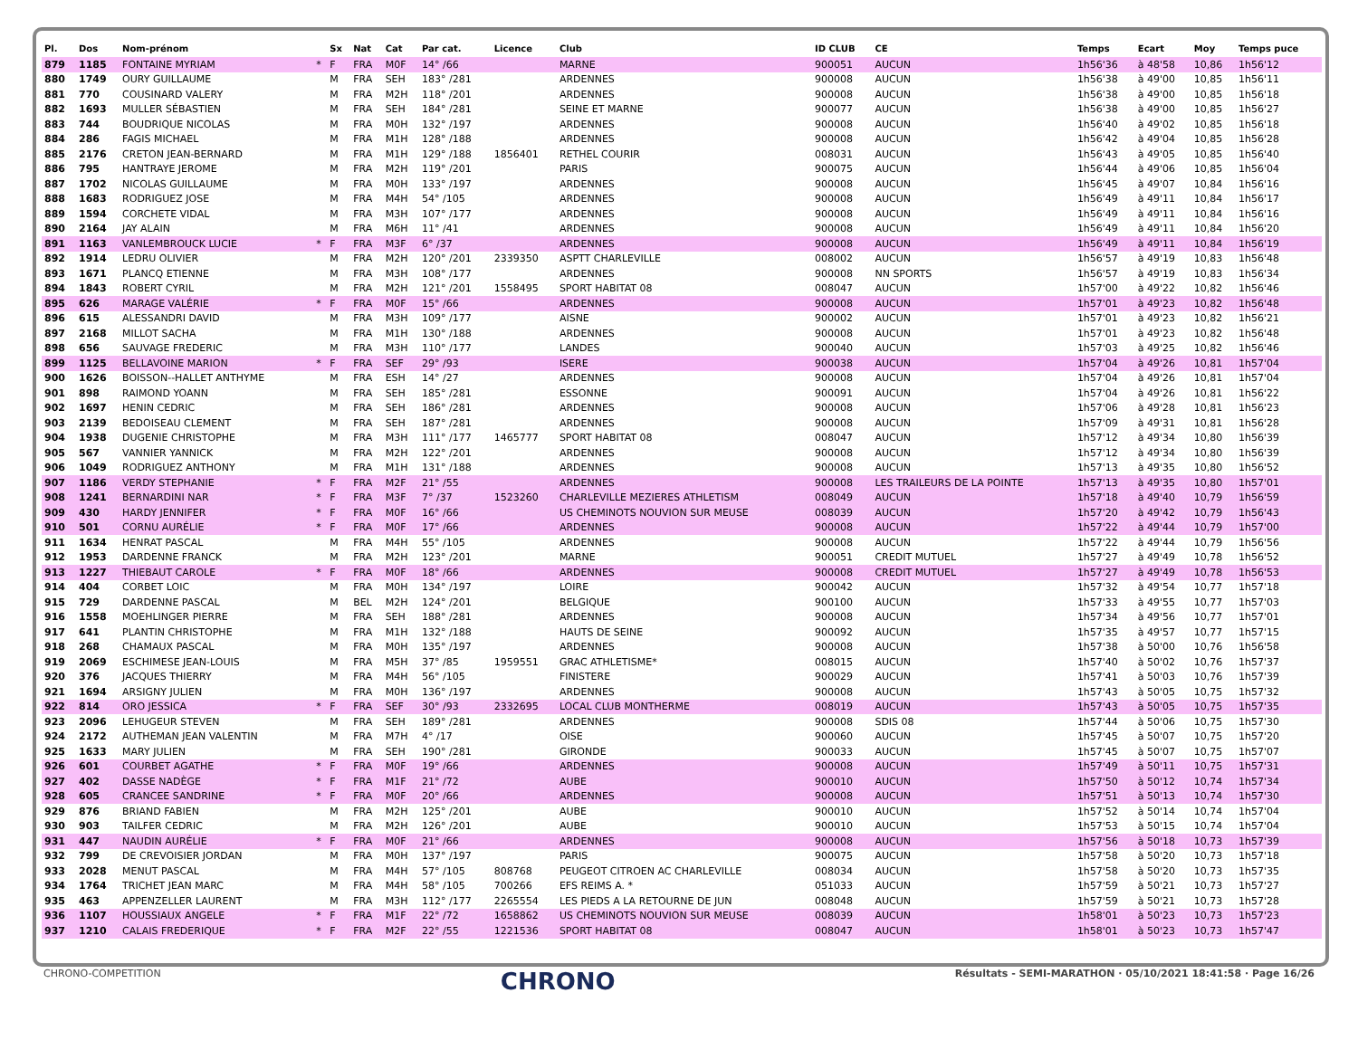| Pl. | Dos | Nom-prénom | | Sx | Nat | Cat | Par cat. | Licence | Club | ID CLUB | CE | Temps | Ecart | Moy | Temps puce |
| --- | --- | --- | --- | --- | --- | --- | --- | --- | --- | --- | --- | --- | --- | --- | --- |
| 879 | 1185 | FONTAINE MYRIAM | * | F | FRA | M0F | 14° /66 | | MARNE | 900051 | AUCUN | 1h56'36 | à 48'58 | 10,86 | 1h56'12 |
| 880 | 1749 | OURY GUILLAUME | | M | FRA | SEH | 183° /281 | | ARDENNES | 900008 | AUCUN | 1h56'38 | à 49'00 | 10,85 | 1h56'11 |
| 881 | 770 | COUSINARD VALERY | | M | FRA | M2H | 118° /201 | | ARDENNES | 900008 | AUCUN | 1h56'38 | à 49'00 | 10,85 | 1h56'18 |
| 882 | 1693 | MULLER SÉBASTIEN | | M | FRA | SEH | 184° /281 | | SEINE ET MARNE | 900077 | AUCUN | 1h56'38 | à 49'00 | 10,85 | 1h56'27 |
| 883 | 744 | BOUDRIQUE NICOLAS | | M | FRA | M0H | 132° /197 | | ARDENNES | 900008 | AUCUN | 1h56'40 | à 49'02 | 10,85 | 1h56'18 |
| 884 | 286 | FAGIS MICHAEL | | M | FRA | M1H | 128° /188 | | ARDENNES | 900008 | AUCUN | 1h56'42 | à 49'04 | 10,85 | 1h56'28 |
| 885 | 2176 | CRETON JEAN-BERNARD | | M | FRA | M1H | 129° /188 | 1856401 | RETHEL COURIR | 008031 | AUCUN | 1h56'43 | à 49'05 | 10,85 | 1h56'40 |
| 886 | 795 | HANTRAYE JEROME | | M | FRA | M2H | 119° /201 | | PARIS | 900075 | AUCUN | 1h56'44 | à 49'06 | 10,85 | 1h56'04 |
| 887 | 1702 | NICOLAS GUILLAUME | | M | FRA | M0H | 133° /197 | | ARDENNES | 900008 | AUCUN | 1h56'45 | à 49'07 | 10,84 | 1h56'16 |
| 888 | 1683 | RODRIGUEZ JOSE | | M | FRA | M4H | 54° /105 | | ARDENNES | 900008 | AUCUN | 1h56'49 | à 49'11 | 10,84 | 1h56'17 |
| 889 | 1594 | CORCHETE VIDAL | | M | FRA | M3H | 107° /177 | | ARDENNES | 900008 | AUCUN | 1h56'49 | à 49'11 | 10,84 | 1h56'16 |
| 890 | 2164 | JAY ALAIN | | M | FRA | M6H | 11° /41 | | ARDENNES | 900008 | AUCUN | 1h56'49 | à 49'11 | 10,84 | 1h56'20 |
| 891 | 1163 | VANLEMBROUCK LUCIE | * | F | FRA | M3F | 6° /37 | | ARDENNES | 900008 | AUCUN | 1h56'49 | à 49'11 | 10,84 | 1h56'19 |
| 892 | 1914 | LEDRU OLIVIER | | M | FRA | M2H | 120° /201 | 2339350 | ASPTT CHARLEVILLE | 008002 | AUCUN | 1h56'57 | à 49'19 | 10,83 | 1h56'48 |
| 893 | 1671 | PLANCQ ETIENNE | | M | FRA | M3H | 108° /177 | | ARDENNES | 900008 | NN SPORTS | 1h56'57 | à 49'19 | 10,83 | 1h56'34 |
| 894 | 1843 | ROBERT CYRIL | | M | FRA | M2H | 121° /201 | 1558495 | SPORT HABITAT 08 | 008047 | AUCUN | 1h57'00 | à 49'22 | 10,82 | 1h56'46 |
| 895 | 626 | MARAGE VALÉRIE | * | F | FRA | M0F | 15° /66 | | ARDENNES | 900008 | AUCUN | 1h57'01 | à 49'23 | 10,82 | 1h56'48 |
| 896 | 615 | ALESSANDRI DAVID | | M | FRA | M3H | 109° /177 | | AISNE | 900002 | AUCUN | 1h57'01 | à 49'23 | 10,82 | 1h56'21 |
| 897 | 2168 | MILLOT SACHA | | M | FRA | M1H | 130° /188 | | ARDENNES | 900008 | AUCUN | 1h57'01 | à 49'23 | 10,82 | 1h56'48 |
| 898 | 656 | SAUVAGE FREDERIC | | M | FRA | M3H | 110° /177 | | LANDES | 900040 | AUCUN | 1h57'03 | à 49'25 | 10,82 | 1h56'46 |
| 899 | 1125 | BELLAVOINE MARION | * | F | FRA | SEF | 29° /93 | | ISERE | 900038 | AUCUN | 1h57'04 | à 49'26 | 10,81 | 1h57'04 |
| 900 | 1626 | BOISSON--HALLET ANTHYME | | M | FRA | ESH | 14° /27 | | ARDENNES | 900008 | AUCUN | 1h57'04 | à 49'26 | 10,81 | 1h57'04 |
| 901 | 898 | RAIMOND YOANN | | M | FRA | SEH | 185° /281 | | ESSONNE | 900091 | AUCUN | 1h57'04 | à 49'26 | 10,81 | 1h56'22 |
| 902 | 1697 | HENIN CEDRIC | | M | FRA | SEH | 186° /281 | | ARDENNES | 900008 | AUCUN | 1h57'06 | à 49'28 | 10,81 | 1h56'23 |
| 903 | 2139 | BEDOISEAU CLEMENT | | M | FRA | SEH | 187° /281 | | ARDENNES | 900008 | AUCUN | 1h57'09 | à 49'31 | 10,81 | 1h56'28 |
| 904 | 1938 | DUGENIE CHRISTOPHE | | M | FRA | M3H | 111° /177 | 1465777 | SPORT HABITAT 08 | 008047 | AUCUN | 1h57'12 | à 49'34 | 10,80 | 1h56'39 |
| 905 | 567 | VANNIER YANNICK | | M | FRA | M2H | 122° /201 | | ARDENNES | 900008 | AUCUN | 1h57'12 | à 49'34 | 10,80 | 1h56'39 |
| 906 | 1049 | RODRIGUEZ ANTHONY | | M | FRA | M1H | 131° /188 | | ARDENNES | 900008 | AUCUN | 1h57'13 | à 49'35 | 10,80 | 1h56'52 |
| 907 | 1186 | VERDY STEPHANIE | * | F | FRA | M2F | 21° /55 | | ARDENNES | 900008 | LES TRAILEURS DE LA POINTE | 1h57'13 | à 49'35 | 10,80 | 1h57'01 |
| 908 | 1241 | BERNARDINI NAR | * | F | FRA | M3F | 7° /37 | 1523260 | CHARLEVILLE MEZIERES ATHLETISM | 008049 | AUCUN | 1h57'18 | à 49'40 | 10,79 | 1h56'59 |
| 909 | 430 | HARDY JENNIFER | * | F | FRA | M0F | 16° /66 | | US CHEMINOTS NOUVION SUR MEUSE | 008039 | AUCUN | 1h57'20 | à 49'42 | 10,79 | 1h56'43 |
| 910 | 501 | CORNU AURÉLIE | * | F | FRA | M0F | 17° /66 | | ARDENNES | 900008 | AUCUN | 1h57'22 | à 49'44 | 10,79 | 1h57'00 |
| 911 | 1634 | HENRAT PASCAL | | M | FRA | M4H | 55° /105 | | ARDENNES | 900008 | AUCUN | 1h57'22 | à 49'44 | 10,79 | 1h56'56 |
| 912 | 1953 | DARDENNE FRANCK | | M | FRA | M2H | 123° /201 | | MARNE | 900051 | CREDIT MUTUEL | 1h57'27 | à 49'49 | 10,78 | 1h56'52 |
| 913 | 1227 | THIEBAUT CAROLE | * | F | FRA | M0F | 18° /66 | | ARDENNES | 900008 | CREDIT MUTUEL | 1h57'27 | à 49'49 | 10,78 | 1h56'53 |
| 914 | 404 | CORBET LOIC | | M | FRA | M0H | 134° /197 | | LOIRE | 900042 | AUCUN | 1h57'32 | à 49'54 | 10,77 | 1h57'18 |
| 915 | 729 | DARDENNE PASCAL | | M | BEL | M2H | 124° /201 | | BELGIQUE | 900100 | AUCUN | 1h57'33 | à 49'55 | 10,77 | 1h57'03 |
| 916 | 1558 | MOEHLINGER PIERRE | | M | FRA | SEH | 188° /281 | | ARDENNES | 900008 | AUCUN | 1h57'34 | à 49'56 | 10,77 | 1h57'01 |
| 917 | 641 | PLANTIN CHRISTOPHE | | M | FRA | M1H | 132° /188 | | HAUTS DE SEINE | 900092 | AUCUN | 1h57'35 | à 49'57 | 10,77 | 1h57'15 |
| 918 | 268 | CHAMAUX PASCAL | | M | FRA | M0H | 135° /197 | | ARDENNES | 900008 | AUCUN | 1h57'38 | à 50'00 | 10,76 | 1h56'58 |
| 919 | 2069 | ESCHIMESE JEAN-LOUIS | | M | FRA | M5H | 37° /85 | 1959551 | GRAC ATHLETISME* | 008015 | AUCUN | 1h57'40 | à 50'02 | 10,76 | 1h57'37 |
| 920 | 376 | JACQUES THIERRY | | M | FRA | M4H | 56° /105 | | FINISTERE | 900029 | AUCUN | 1h57'41 | à 50'03 | 10,76 | 1h57'39 |
| 921 | 1694 | ARSIGNY JULIEN | | M | FRA | M0H | 136° /197 | | ARDENNES | 900008 | AUCUN | 1h57'43 | à 50'05 | 10,75 | 1h57'32 |
| 922 | 814 | ORO JESSICA | * | F | FRA | SEF | 30° /93 | 2332695 | LOCAL CLUB MONTHERME | 008019 | AUCUN | 1h57'43 | à 50'05 | 10,75 | 1h57'35 |
| 923 | 2096 | LEHUGEUR STEVEN | | M | FRA | SEH | 189° /281 | | ARDENNES | 900008 | SDIS 08 | 1h57'44 | à 50'06 | 10,75 | 1h57'30 |
| 924 | 2172 | AUTHEMAN JEAN VALENTIN | | M | FRA | M7H | 4° /17 | | OISE | 900060 | AUCUN | 1h57'45 | à 50'07 | 10,75 | 1h57'20 |
| 925 | 1633 | MARY JULIEN | | M | FRA | SEH | 190° /281 | | GIRONDE | 900033 | AUCUN | 1h57'45 | à 50'07 | 10,75 | 1h57'07 |
| 926 | 601 | COURBET AGATHE | * | F | FRA | M0F | 19° /66 | | ARDENNES | 900008 | AUCUN | 1h57'49 | à 50'11 | 10,75 | 1h57'31 |
| 927 | 402 | DASSE NADÈGE | * | F | FRA | M1F | 21° /72 | | AUBE | 900010 | AUCUN | 1h57'50 | à 50'12 | 10,74 | 1h57'34 |
| 928 | 605 | CRANCEE SANDRINE | * | F | FRA | M0F | 20° /66 | | ARDENNES | 900008 | AUCUN | 1h57'51 | à 50'13 | 10,74 | 1h57'30 |
| 929 | 876 | BRIAND FABIEN | | M | FRA | M2H | 125° /201 | | AUBE | 900010 | AUCUN | 1h57'52 | à 50'14 | 10,74 | 1h57'04 |
| 930 | 903 | TAILFER CEDRIC | | M | FRA | M2H | 126° /201 | | AUBE | 900010 | AUCUN | 1h57'53 | à 50'15 | 10,74 | 1h57'04 |
| 931 | 447 | NAUDIN AURÉLIE | * | F | FRA | M0F | 21° /66 | | ARDENNES | 900008 | AUCUN | 1h57'56 | à 50'18 | 10,73 | 1h57'39 |
| 932 | 799 | DE CREVOISIER JORDAN | | M | FRA | M0H | 137° /197 | | PARIS | 900075 | AUCUN | 1h57'58 | à 50'20 | 10,73 | 1h57'18 |
| 933 | 2028 | MENUT PASCAL | | M | FRA | M4H | 57° /105 | 808768 | PEUGEOT CITROEN AC CHARLEVILLE | 008034 | AUCUN | 1h57'58 | à 50'20 | 10,73 | 1h57'35 |
| 934 | 1764 | TRICHET JEAN MARC | | M | FRA | M4H | 58° /105 | 700266 | EFS REIMS A. * | 051033 | AUCUN | 1h57'59 | à 50'21 | 10,73 | 1h57'27 |
| 935 | 463 | APPENZELLER LAURENT | | M | FRA | M3H | 112° /177 | 2265554 | LES PIEDS A LA RETOURNE DE JUN | 008048 | AUCUN | 1h57'59 | à 50'21 | 10,73 | 1h57'28 |
| 936 | 1107 | HOUSSIAUX ANGELE | * | F | FRA | M1F | 22° /72 | 1658862 | US CHEMINOTS NOUVION SUR MEUSE | 008039 | AUCUN | 1h58'01 | à 50'23 | 10,73 | 1h57'23 |
| 937 | 1210 | CALAIS FREDERIQUE | * | F | FRA | M2F | 22° /55 | 1221536 | SPORT HABITAT 08 | 008047 | AUCUN | 1h58'01 | à 50'23 | 10,73 | 1h57'47 |
CHRONO-COMPETITION CHRONO Résultats - SEMI-MARATHON · 05/10/2021 18:41:58 · Page 16/26